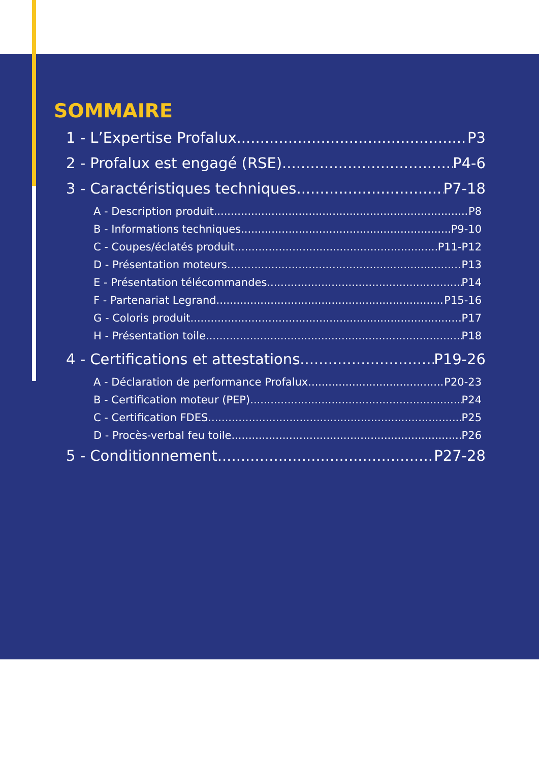SOMMAIRE
1 - L’Expertise Profalux P3
2 - Profalux est engagé (RSE) P4-6
3 - Caractéristiques techniques P7-18
A - Description produit P8
B - Informations techniques P9-10
C - Coupes/éclatés produit P11-P12
D - Présentation moteurs P13
E - Présentation télécommandes P14
F - Partenariat Legrand P15-16
G - Coloris produit P17
H - Présentation toile P18
4 - Certifications et attestations P19-26
A - Déclaration de performance Profalux P20-23
B - Certification moteur (PEP) P24
C - Certification FDES P25
D - Procès-verbal feu toile P26
5 - Conditionnement P27-28